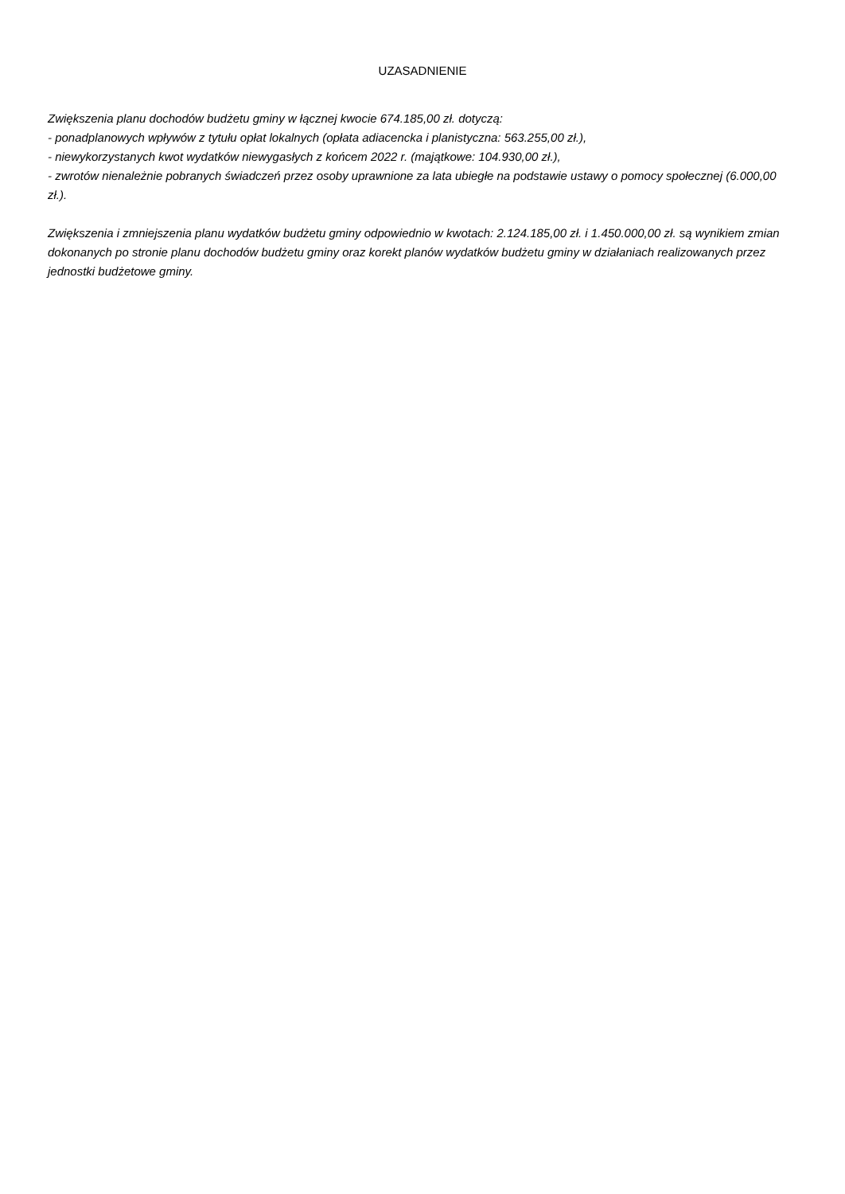UZASADNIENIE
Zwiększenia planu dochodów budżetu gminy w łącznej kwocie 674.185,00 zł. dotyczą:
- ponadplanowych wpływów z tytułu opłat lokalnych (opłata adiacencka i planistyczna: 563.255,00 zł.),
- niewykorzystanych kwot wydatków niewygasłych z końcem 2022 r. (majątkowe: 104.930,00 zł.),
- zwrotów nienależnie pobranych świadczeń przez osoby uprawnione za lata ubiegłe na podstawie ustawy o pomocy społecznej (6.000,00 zł.).
Zwiększenia i zmniejszenia planu wydatków budżetu gminy odpowiednio w kwotach: 2.124.185,00 zł. i 1.450.000,00 zł. są wynikiem zmian dokonanych po stronie planu dochodów budżetu gminy oraz korekt planów wydatków budżetu gminy w działaniach realizowanych przez jednostki budżetowe gminy.